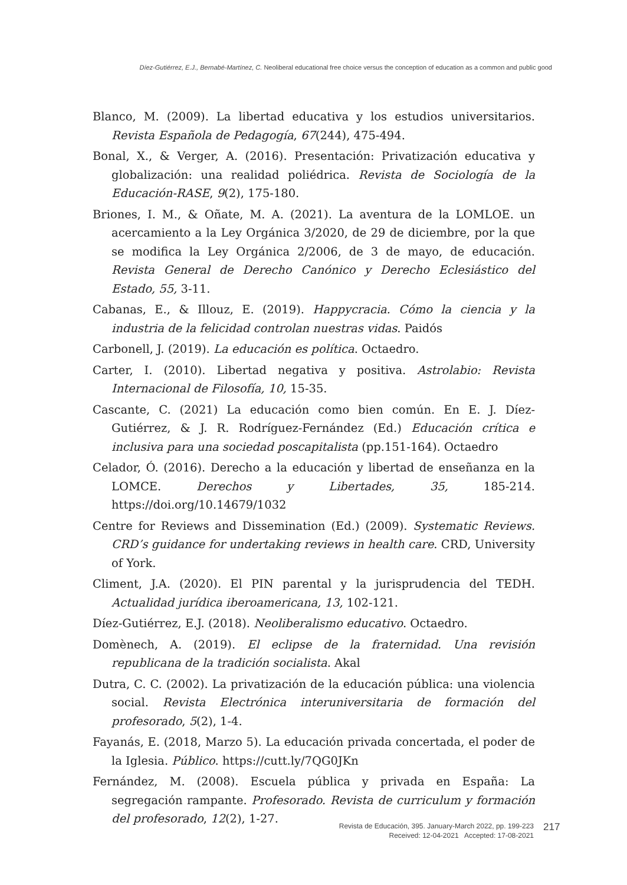Díez-Gutiérrez, E.J., Bernabé-Martínez, C. Neoliberal educational free choice versus the conception of education as a common and public good
Blanco, M. (2009). La libertad educativa y los estudios universitarios. Revista Española de Pedagogía, 67(244), 475-494.
Bonal, X., & Verger, A. (2016). Presentación: Privatización educativa y globalización: una realidad poliédrica. Revista de Sociología de la Educación-RASE, 9(2), 175-180.
Briones, I. M., & Oñate, M. A. (2021). La aventura de la LOMLOE. un acercamiento a la Ley Orgánica 3/2020, de 29 de diciembre, por la que se modifica la Ley Orgánica 2/2006, de 3 de mayo, de educación. Revista General de Derecho Canónico y Derecho Eclesiástico del Estado, 55, 3-11.
Cabanas, E., & Illouz, E. (2019). Happycracia. Cómo la ciencia y la industria de la felicidad controlan nuestras vidas. Paidós
Carbonell, J. (2019). La educación es política. Octaedro.
Carter, I. (2010). Libertad negativa y positiva. Astrolabio: Revista Internacional de Filosofía, 10, 15-35.
Cascante, C. (2021) La educación como bien común. En E. J. Díez-Gutiérrez, & J. R. Rodríguez-Fernández (Ed.) Educación crítica e inclusiva para una sociedad poscapitalista (pp.151-164). Octaedro
Celador, Ó. (2016). Derecho a la educación y libertad de enseñanza en la LOMCE. Derechos y Libertades, 35, 185-214. https://doi.org/10.14679/1032
Centre for Reviews and Dissemination (Ed.) (2009). Systematic Reviews. CRD’s guidance for undertaking reviews in health care. CRD, University of York.
Climent, J.A. (2020). El PIN parental y la jurisprudencia del TEDH. Actualidad jurídica iberoamericana, 13, 102-121.
Díez-Gutiérrez, E.J. (2018). Neoliberalismo educativo. Octaedro.
Domènech, A. (2019). El eclipse de la fraternidad. Una revisión republicana de la tradición socialista. Akal
Dutra, C. C. (2002). La privatización de la educación pública: una violencia social. Revista Electrónica interuniversitaria de formación del profesorado, 5(2), 1-4.
Fayanás, E. (2018, Marzo 5). La educación privada concertada, el poder de la Iglesia. Público. https://cutt.ly/7QG0JKn
Fernández, M. (2008). Escuela pública y privada en España: La segregación rampante. Profesorado. Revista de curriculum y formación del profesorado, 12(2), 1-27.
Revista de Educación, 395. January-March 2022, pp. 199-223
Received: 12-04-2021 Accepted: 17-08-2021
217